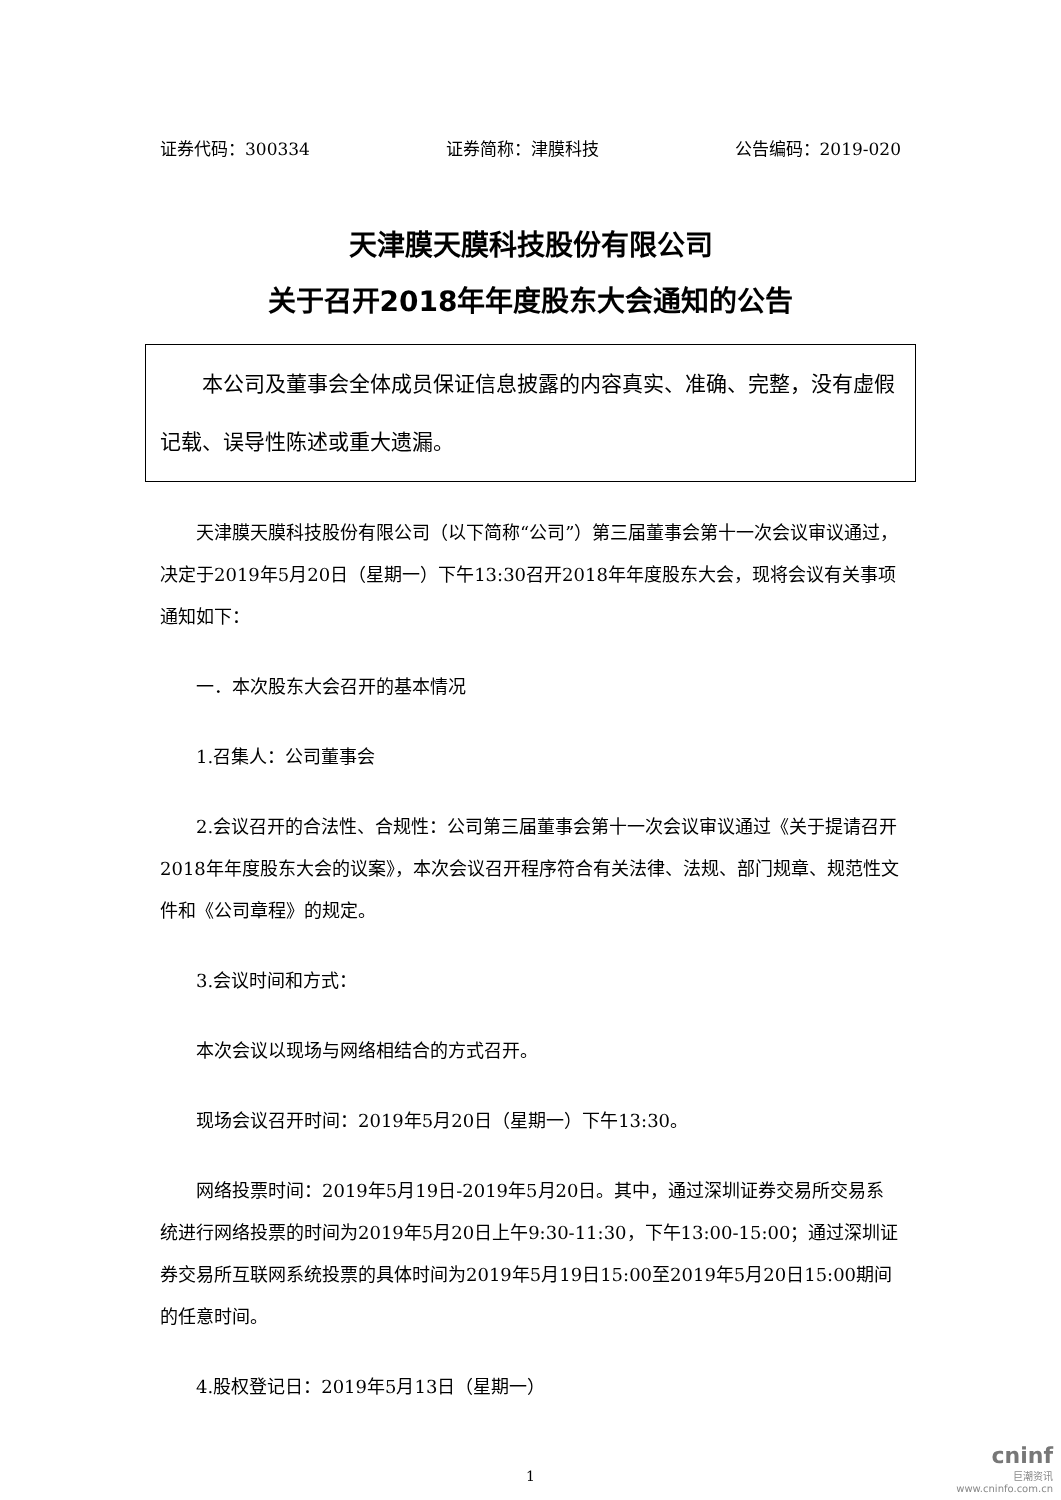证券代码：300334 证券简称：津膜科技 公告编码：2019-020
天津膜天膜科技股份有限公司
关于召开2018年年度股东大会通知的公告
　　本公司及董事会全体成员保证信息披露的内容真实、准确、完整，没有虚假记载、误导性陈述或重大遗漏。
天津膜天膜科技股份有限公司（以下简称“公司”）第三届董事会第十一次会议审议通过，决定于2019年5月20日（星期一）下午13:30召开2018年年度股东大会，现将会议有关事项通知如下：
一．本次股东大会召开的基本情况
1.召集人：公司董事会
2.会议召开的合法性、合规性：公司第三届董事会第十一次会议审议通过《关于提请召开2018年年度股东大会的议案》，本次会议召开程序符合有关法律、法规、部门规章、规范性文件和《公司章程》的规定。
3.会议时间和方式：
本次会议以现场与网络相结合的方式召开。
现场会议召开时间：2019年5月20日（星期一）下午13:30。
网络投票时间：2019年5月19日-2019年5月20日。其中，通过深圳证券交易所交易系统进行网络投票的时间为2019年5月20日上午9:30-11:30，下午13:00-15:00；通过深圳证券交易所互联网系统投票的具体时间为2019年5月19日15:00至2019年5月20日15:00期间的任意时间。
4.股权登记日：2019年5月13日（星期一）
1
cninf
巨潮资讯
www.cninfo.com.cn